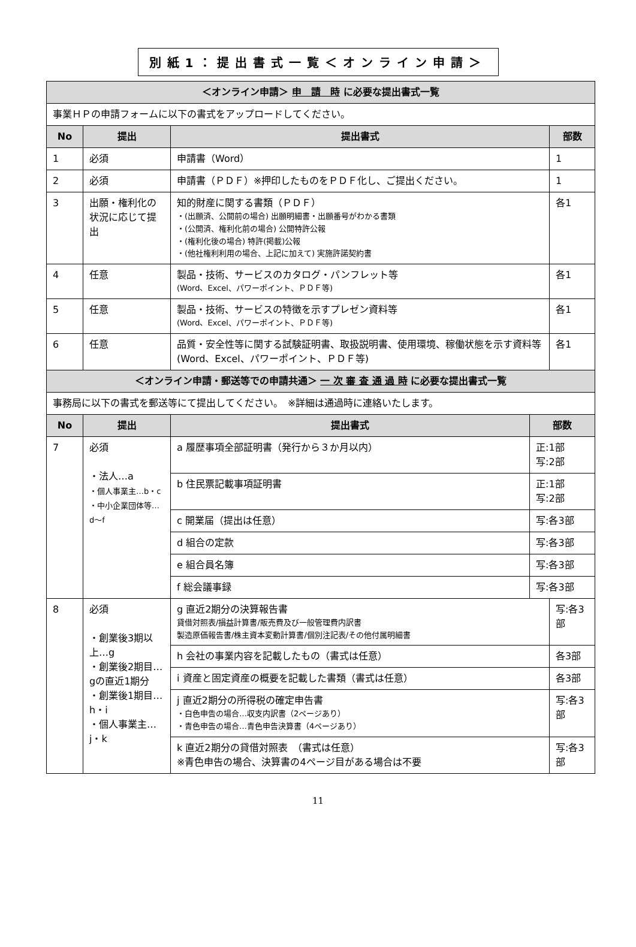別紙1：提出書式一覧＜オンライン申請＞
| ＜オンライン申請＞ 申 請 時 に必要な提出書式一覧 | | | | |
| --- | --- | --- | --- | --- |
| 事業ＨＰの申請フォームに以下の書式をアップロードしてください。 | | | | |
| No | 提出 | 提出書式 | | 部数 |
| 1 | 必須 | 申請書（Word） | | 1 |
| 2 | 必須 | 申請書（ＰＤＦ）※押印したものをＰＤＦ化し、ご提出ください。 | | 1 |
| 3 | 出願・権利化の状況に応じて提出 | 知的財産に関する書類（ＰＤＦ） ・(出願済、公開前の場合) 出願明細書・出願番号がわかる書類 ・(公開済、権利化前の場合) 公開特許公報 ・(権利化後の場合) 特許(掲載)公報 ・(他社権利利用の場合、上記に加えて) 実施許諾契約書 | | 各1 |
| 4 | 任意 | 製品・技術、サービスのカタログ・パンフレット等 (Word、Excel、パワーポイント、ＰＤＦ等) | | 各1 |
| 5 | 任意 | 製品・技術、サービスの特徴を示すプレゼン資料等 (Word、Excel、パワーポイント、ＰＤＦ等) | | 各1 |
| 6 | 任意 | 品質・安全性等に関する試験証明書、取扱説明書、使用環境、稼働状態を示す資料等 (Word、Excel、パワーポイント、ＰＤＦ等) | | 各1 |
| ＜オンライン申請・郵送等での申請共通＞ 一 次 審 査 通 過 時 に必要な提出書式一覧 | | | | |
| 事務局に以下の書式を郵送等にて提出してください。 ※詳細は通過時に連絡いたします。 | | | | |
| No | 提出 | 提出書式 | 部数 | |
| 7 | 必須 ・法人…a ・個人事業主…b・c ・中小企業団体等…d～f | a 履歴事項全部証明書（発行から３か月以内） | 正:1部 写:2部 | |
| | | b 住民票記載事項証明書 | 正:1部 写:2部 | |
| | | c 開業届（提出は任意） | 写:各3部 | |
| | | d 組合の定款 | 写:各3部 | |
| | | e 組合員名簿 | 写:各3部 | |
| | | f 総会議事録 | 写:各3部 | |
| 8 | 必須 ・創業後3期以上…g ・創業後2期目…gの直近1期分 ・創業後1期目…h・i ・個人事業主…j・k | g 直近2期分の決算報告書 貸借対照表/損益計算書/販売費及び一般管理費内訳書 製造原価報告書/株主資本変動計算書/個別注記表/その他付属明細書 | | 写:各3部 |
| | | h 会社の事業内容を記載したもの（書式は任意） | | 各3部 |
| | | i 資産と固定資産の概要を記載した書類（書式は任意） | | 各3部 |
| | | j 直近2期分の所得税の確定申告書 ・白色申告の場合…収支内訳書（2ページあり） ・青色申告の場合…青色申告決算書（4ページあり） | | 写:各3部 |
| | | k 直近2期分の貸借対照表 （書式は任意） ※青色申告の場合、決算書の4ページ目がある場合は不要 | | 写:各3部 |
11